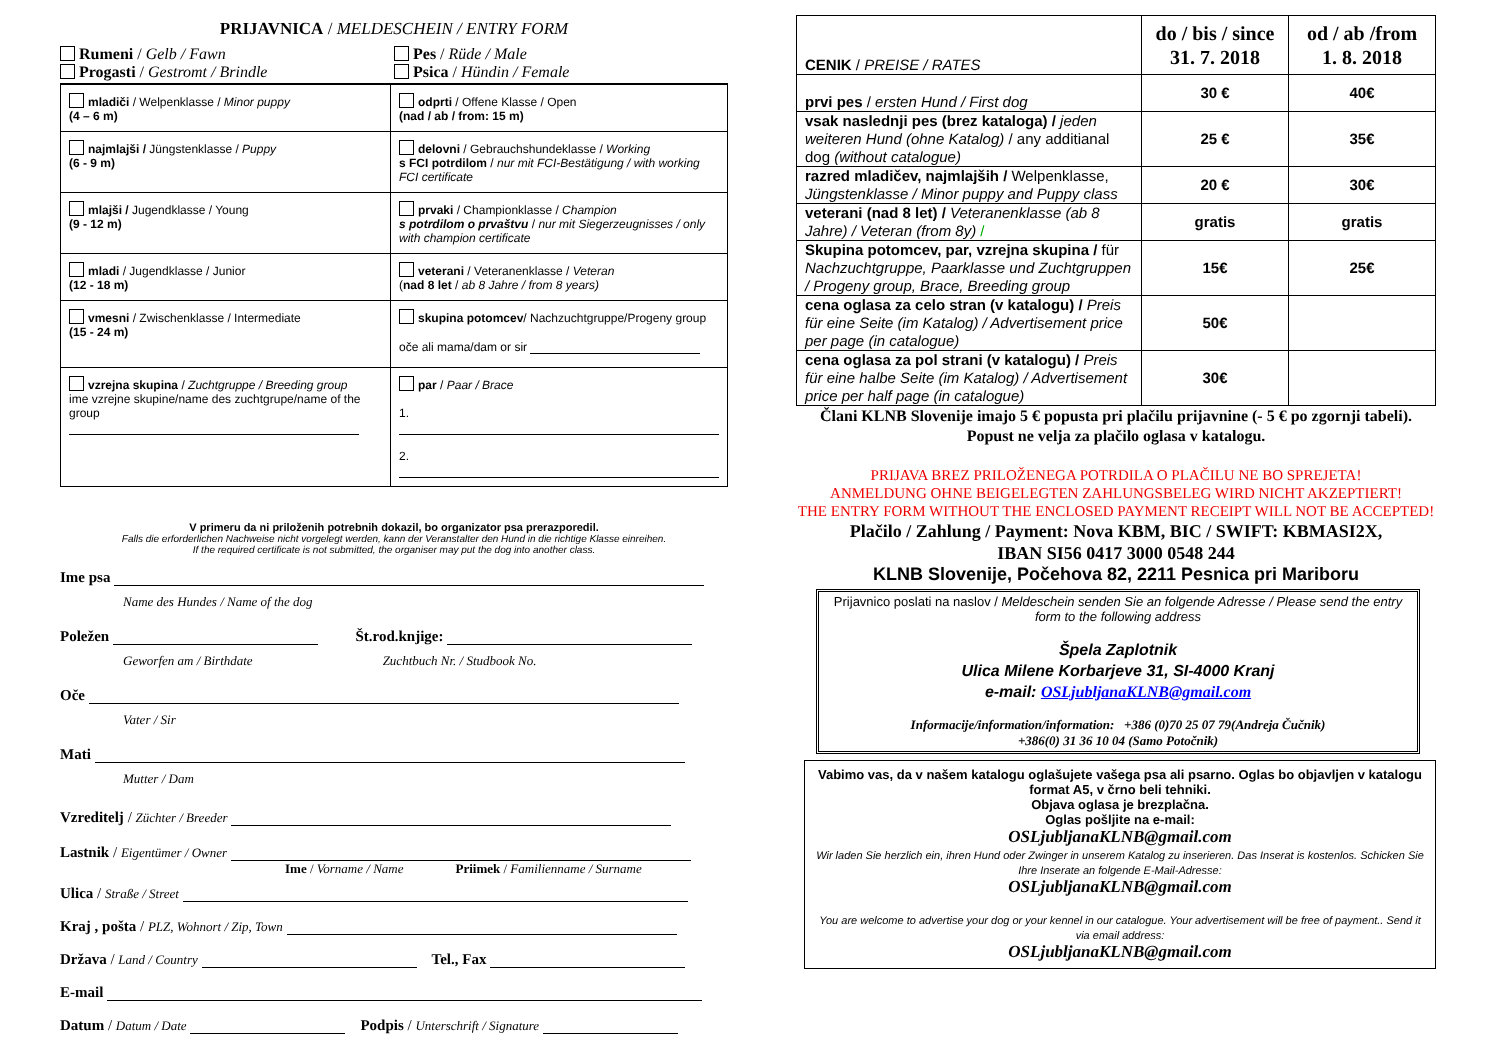PRIJAVNICA / MELDESCHEIN / ENTRY FORM
Rumeni / Gelb / Fawn
Pes / Rüde / Male
Progasti / Gestromt / Brindle
Psica / Hündin / Female
| mladiči / Welpenklasse / Minor puppy (4 – 6 m) | odprti / Offene Klasse / Open (nad / ab / from: 15 m) |
| najmlajši / Jüngstenklasse / Puppy (6 - 9 m) | delovni / Gebrauchshundeklasse / Working s FCI potrdilom / nur mit FCI-Bestätigung / with working FCI certificate |
| mlajši / Jugendklasse / Young (9 - 12 m) | prvaki / Championklasse / Champion s potrdilom o prvaštvu / nur mit Siegerzeugnisses / only with champion certificate |
| mladi / Jugendklasse / Junior (12 - 18 m) | veterani / Veteranenklasse / Veteran ( nad 8 let / ab 8 Jahre / from 8 years) |
| vmesni / Zwischenklasse / Intermediate (15 - 24 m) | skupina potomcev / Nachzuchtgruppe/Progeny group oče ali mama/dam or sir |
| vzrejna skupina / Zuchtgruppe / Breeding group ime vzrejne skupine/name des zuchtgrupe/name of the group | par / Paar / Brace 1. 2. |
V primeru da ni priloženih potrebnih dokazil, bo organizator psa prerazporedil.
Falls die erforderlichen Nachweise nicht vorgelegt werden, kann der Veranstalter den Hund in die richtige Klasse einreihen.
If the required certificate is not submitted, the organiser may put the dog into another class.
Ime psa
Name des Hundes / Name of the dog
Poležen Št.rod.knjige:
Geworfen am / Birthdate Zuchtbuch Nr. / Studbook No.
Oče
Vater / Sir
Mati
Mutter / Dam
Vzreditelj / Züchter / Breeder
Lastnik / Eigentümer / Owner
Ime / Vorname / Name Priimek / Familienname / Surname
Ulica / Straße / Street
Kraj , pošta / PLZ, Wohnort / Zip, Town
Država / Land / Country Tel., Fax
E-mail
Datum / Datum / Date Podpis / Unterschrift / Signature
| CENIK / PREISE / RATES | do / bis / since 31. 7. 2018 | od / ab /from 1. 8. 2018 |
| prvi pes / ersten Hund / First dog | 30 € | 40€ |
| vsak naslednji pes (brez kataloga) / jeden weiteren Hund (ohne Katalog) / any additianal dog (without catalogue) | 25 € | 35€ |
| razred mladičev, najmlajših / Welpenklasse, Jüngstenklasse / Minor puppy and Puppy class | 20 € | 30€ |
| veterani (nad 8 let) / Veteranenklasse (ab 8 Jahre) / Veteran (from 8y) / | gratis | gratis |
| Skupina potomcev, par, vzrejna skupina / für Nachzuchtgruppe, Paarklasse und Zuchtgruppen / Progeny group, Brace, Breeding group | 15€ | 25€ |
| cena oglasa za celo stran (v katalogu) / Preis für eine Seite (im Katalog) / Advertisement price per page (in catalogue) | 50€ | |
| cena oglasa za pol strani (v katalogu) / Preis für eine halbe Seite (im Katalog) / Advertisement price per half page (in catalogue) | 30€ | |
Člani KLNB Slovenije imajo 5 € popusta pri plačilu prijavnine (- 5 € po zgornji tabeli). Popust ne velja za plačilo oglasa v katalogu.
PRIJAVA BREZ PRILOŽENEGA POTRDILA O PLAČILU NE BO SPREJETA!
ANMELDUNG OHNE BEIGELEGTEN ZAHLUNGSBELEG WIRD NICHT AKZEPTIERT!
THE ENTRY FORM WITHOUT THE ENCLOSED PAYMENT RECEIPT WILL NOT BE ACCEPTED!
Plačilo / Zahlung / Payment: Nova KBM, BIC / SWIFT: KBMASI2X,
IBAN SI56 0417 3000 0548 244
KLNB Slovenije, Počehova 82, 2211 Pesnica pri Mariboru
Prijavnico poslati na naslov / Meldeschein senden Sie an folgende Adresse / Please send the entry form to the following address
Špela Zaplotnik
Ulica Milene Korbarjeve 31, SI-4000 Kranj
e-mail: OSLjubljanaKLNB@gmail.com
Informacije/information/information: +386 (0)70 25 07 79(Andreja Čučnik)
+386(0) 31 36 10 04 (Samo Potočnik)
Vabimo vas, da v našem katalogu oglašujete vašega psa ali psarno. Oglas bo objavljen v katalogu format A5, v črno beli tehniki.
Objava oglasa je brezplačna.
Oglas pošljite na e-mail:
OSLjubljanaKLNB@gmail.com
Wir laden Sie herzlich ein, ihren Hund oder Zwinger in unserem Katalog zu inserieren. Das Inserat is kostenlos. Schicken Sie Ihre Inserate an folgende E-Mail-Adresse:
OSLjubljanaKLNB@gmail.com
You are welcome to advertise your dog or your kennel in our catalogue. Your advertisement will be free of payment.. Send it via email address:
OSLjubljanaKLNB@gmail.com